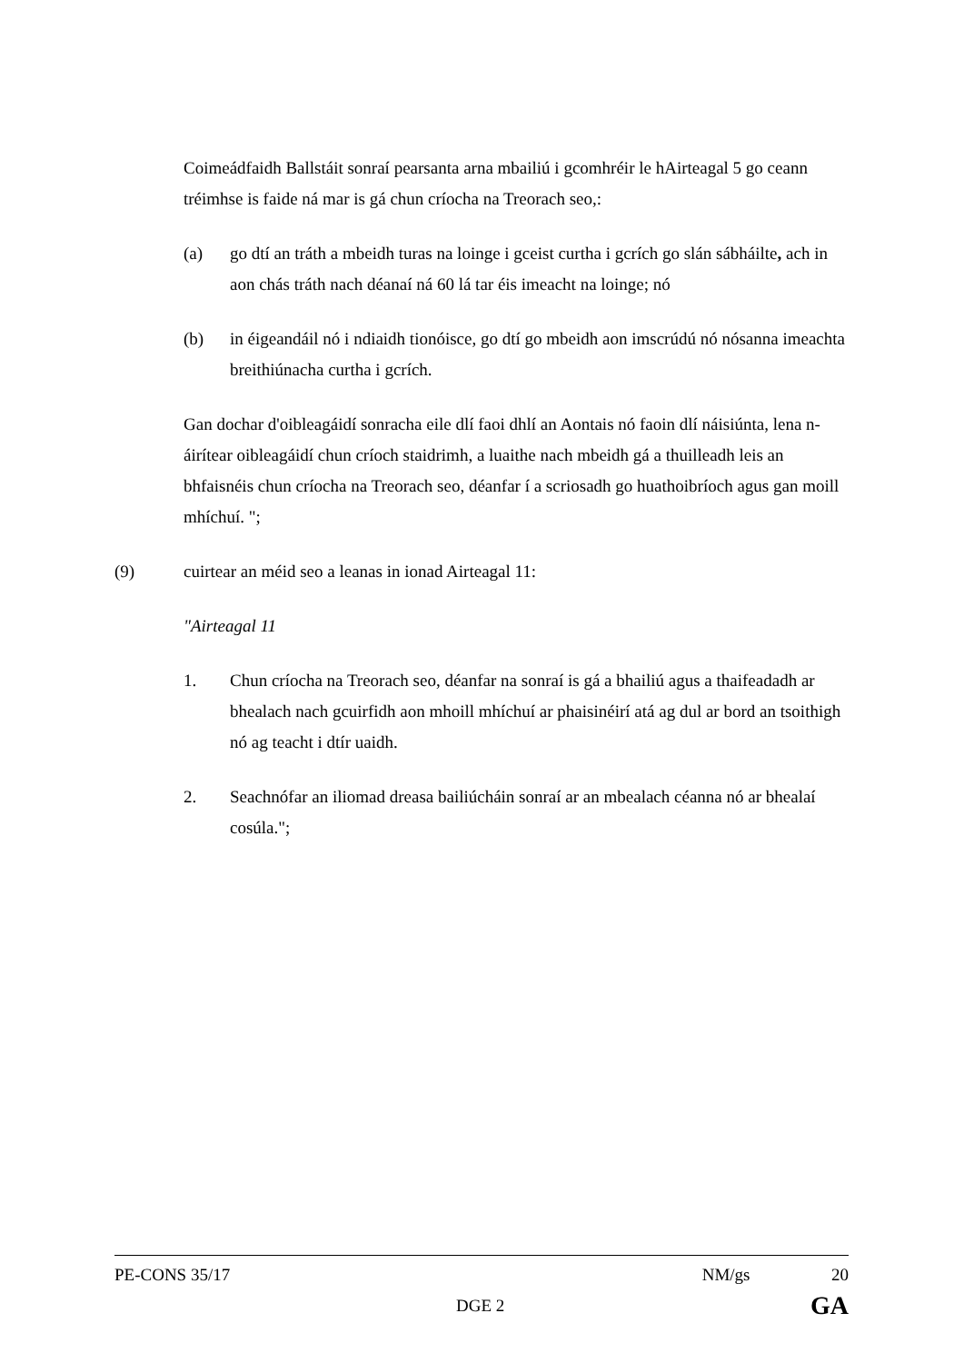Coimeádfaidh Ballstáit sonraí pearsanta arna mbailiú i gcomhréir le hAirteagal 5 go ceann tréimhse is faide ná mar is gá chun críocha na Treorach seo,:
(a) go dtí an tráth a mbeidh turas na loinge i gceist curtha i gcrích go slán sábháilte, ach in aon chás tráth nach déanaí ná 60 lá tar éis imeacht na loinge; nó
(b) in éigeandáil nó i ndiaidh tionóisce, go dtí go mbeidh aon imscrúdú nó nósanna imeachta breithiúnacha curtha i gcrích.
Gan dochar d'oibleagáidí sonracha eile dlí faoi dhlí an Aontais nó faoin dlí náisiúnta, lena n-áirítear oibleagáidí chun críoch staidrimh, a luaithe nach mbeidh gá a thuilleadh leis an bhfaisnéis chun críocha na Treorach seo, déanfar í a scriosadh go huathoibríoch agus gan moill mhíchuí. ";
(9) cuirtear an méid seo a leanas in ionad Airteagal 11:
"Airteagal 11
1. Chun críocha na Treorach seo, déanfar na sonraí is gá a bhailiú agus a thaifeadadh ar bhealach nach gcuirfidh aon mhoill mhíchuí ar phaisinéirí atá ag dul ar bord an tsoithigh nó ag teacht i dtír uaidh.
2. Seachnófar an iliomad dreasa bailiúcháin sonraí ar an mbealach céanna nó ar bhealaí cosúla.";
PE-CONS 35/17 NM/gs 20
DGE 2 GA